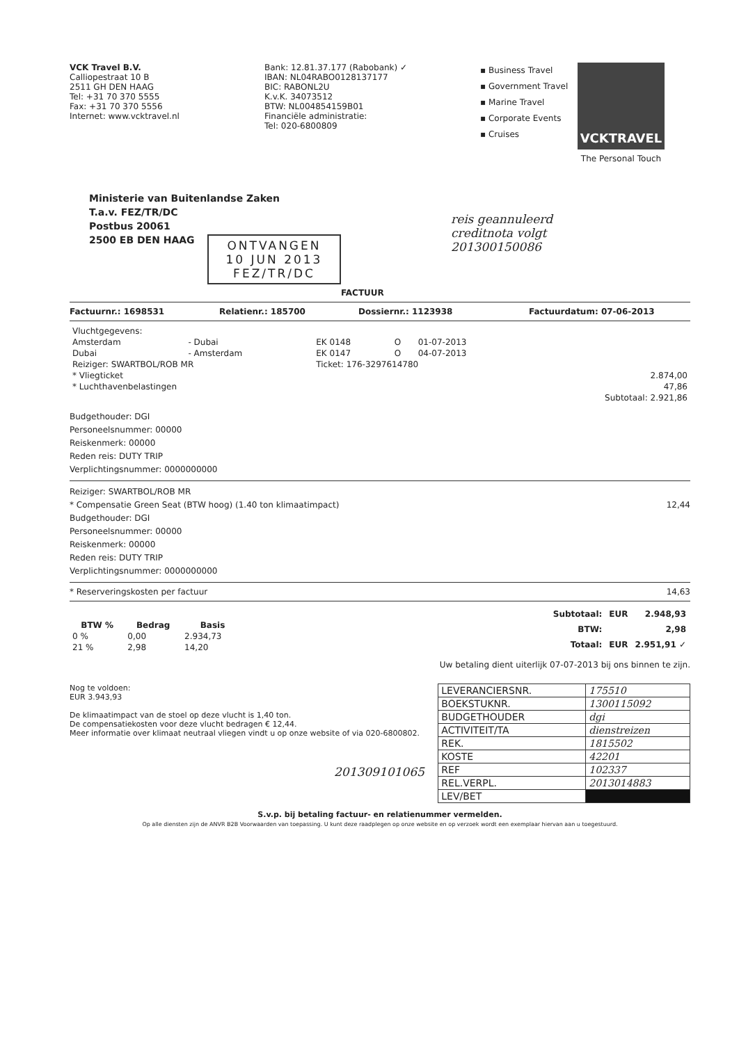VCK Travel B.V.
Calliopestraat 10 B
2511 GH DEN HAAG
Tel: +31 70 370 5555
Fax: +31 70 370 5556
Internet: www.vcktravel.nl
Bank: 12.81.37.177 (Rabobank) ✓
IBAN: NL04RABO0128137177
BIC: RABONL2U
K.v.K. 34073512
BTW: NL004854159B01
Financiële administratie:
Tel: 020-6800809
▪ Business Travel
▪ Government Travel
▪ Marine Travel
▪ Corporate Events
▪ Cruises
VCKTRAVEL
The Personal Touch
Ministerie van Buitenlandse Zaken
T.a.v. FEZ/TR/DC
Postbus 20061
2500 EB DEN HAAG
ONTVANGEN
10 JUN 2013
FEZ/TR/DC
reis geannuleerd
creditnota volgt
201300150086
FACTUUR
Factuurnr.: 1698531 Relatienr.: 185700 Dossiernr.: 1123938 Factuurdatum: 07-06-2013
| Vluchtgegevens: | | | | | |
| Amsterdam | - Dubai | EK 0148 | O | 01-07-2013 | |
| Dubai | - Amsterdam | EK 0147 | O | 04-07-2013 | |
| Reiziger: SWARTBOL/ROB MR | | Ticket: 176-3297614780 | | | |
| * Vliegticket | | | | | 2.874,00 |
| * Luchthavenbelastingen | | | | | 47,86 |
| | | | | | Subtotaal: 2.921,86 |
Budgethouder: DGI
Personeelsnummer: 00000
Reiskenmerk: 00000
Reden reis: DUTY TRIP
Verplichtingsnummer: 0000000000
Reiziger: SWARTBOL/ROB MR
* Compensatie Green Seat (BTW hoog) (1.40 ton klimaatimpact)
12,44
Budgethouder: DGI
Personeelsnummer: 00000
Reiskenmerk: 00000
Reden reis: DUTY TRIP
Verplichtingsnummer: 0000000000
* Reserveringskosten per factuur
14,63
| BTW % | Bedrag | Basis |
| --- | --- | --- |
| 0 % | 0,00 | 2.934,73 |
| 21 % | 2,98 | 14,20 |
| Subtotaal: | EUR | 2.948,93 |
| BTW: | | 2,98 |
| Totaal: | EUR | 2.951,91 ✓ |
Uw betaling dient uiterlijk 07-07-2013 bij ons binnen te zijn.
Nog te voldoen:
EUR 3.943,93
De klimaatimpact van de stoel op deze vlucht is 1,40 ton.
De compensatiekosten voor deze vlucht bedragen € 12,44.
Meer informatie over klimaat neutraal vliegen vindt u op onze website of via 020-6800802.
201309101065
| LEVERANCIERSNR. | 175510 |
| BOEKSTUKNR. | 1300115092 |
| BUDGETHOUDER | dgi |
| ACTIVITEIT/TA | dienstreizen |
| REK. | 1815502 |
| KOSTE | 42201 |
| REF | 102337 |
| REL.VERPL. | 2013014883 |
| LEV/BET | |
S.v.p. bij betaling factuur- en relatienummer vermelden.
Op alle diensten zijn de ANVR B2B Voorwaarden van toepassing. U kunt deze raadplegen op onze website en op verzoek wordt een exemplaar hiervan aan u toegestuurd.